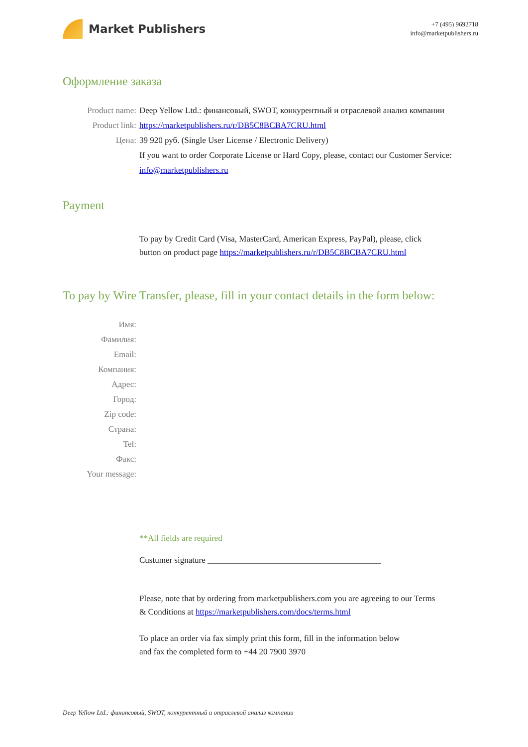Market Publishers
+7 (495) 9692718
info@marketpublishers.ru
Оформление заказа
Product name: Deep Yellow Ltd.: финансовый, SWOT, конкурентный и отраслевой анализ компании
Product link: https://marketpublishers.ru/r/DB5C8BCBA7CRU.html
Цена: 39 920 руб. (Single User License / Electronic Delivery)
If you want to order Corporate License or Hard Copy, please, contact our Customer Service:
info@marketpublishers.ru
Payment
To pay by Credit Card (Visa, MasterCard, American Express, PayPal), please, click
button on product page https://marketpublishers.ru/r/DB5C8BCBA7CRU.html
To pay by Wire Transfer, please, fill in your contact details in the form below:
Имя:
Фамилия:
Email:
Компания:
Адрес:
Город:
Zip code:
Страна:
Tel:
Факс:
Your message:
**All fields are required
Custumer signature _________________________________________
Please, note that by ordering from marketpublishers.com you are agreeing to our Terms
& Conditions at https://marketpublishers.com/docs/terms.html
To place an order via fax simply print this form, fill in the information below
and fax the completed form to +44 20 7900 3970
Deep Yellow Ltd.: финансовый, SWOT, конкурентный и отраслевой анализ компании